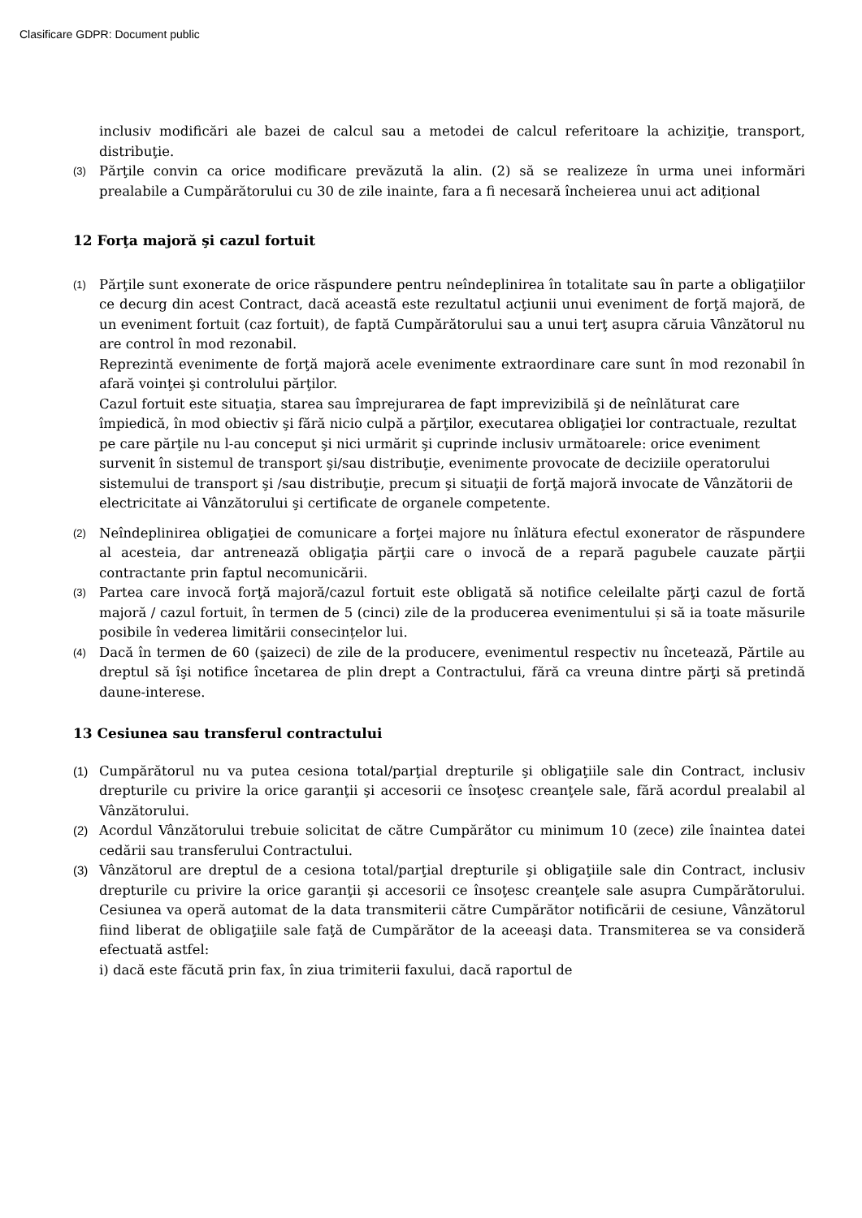Clasificare GDPR: Document public
inclusiv modificări ale bazei de calcul sau a metodei de calcul referitoare la achiziţie, transport, distribuţie.
(3)
Părţile convin ca orice modificare prevăzută la alin. (2) să se realizeze în urma unei informări prealabile a Cumpărătorului cu 30 de zile inainte, fara a fi necesară încheierea unui act adițional
12 Forţa majoră şi cazul fortuit
(1)
Părţile sunt exonerate de orice răspundere pentru neîndeplinirea în totalitate sau în parte a obligaţiilor ce decurg din acest Contract, dacă aceastã este rezultatul acţiunii unui eveniment de forţă majoră, de un eveniment fortuit (caz fortuit), de faptă Cumpărătorului sau a unui terţ asupra căruia Vânzătorul nu are control în mod rezonabil.
Reprezintă evenimente de forţă majoră acele evenimente extraordinare care sunt în mod rezonabil în afară voinţei şi controlului părţilor.
Cazul fortuit este situaţia, starea sau împrejurarea de fapt imprevizibilă şi de neînlăturat care împiedică, în mod obiectiv şi fără nicio culpă a părţilor, executarea obligaţiei lor contractuale, rezultat pe care părţile nu l-au conceput şi nici urmărit şi cuprinde inclusiv următoarele: orice eveniment survenit în sistemul de transport şi/sau distribuţie, evenimente provocate de deciziile operatorului sistemului de transport şi /sau distribuţie, precum şi situaţii de forţă majoră invocate de Vânzătorii de electricitate ai Vânzătorului şi certificate de organele competente.
(2)
Neîndeplinirea obligaţiei de comunicare a forţei majore nu înlătura efectul exonerator de răspundere al acesteia, dar antrenează obligaţia părţii care o invocă de a repară pagubele cauzate părţii contractante prin faptul necomunicării.
(3)
Partea care invocă forţă majoră/cazul fortuit este obligată să notifice celeilalte părţi cazul de fortă majoră / cazul fortuit, în termen de 5 (cinci) zile de la producerea evenimentului și să ia toate măsurile posibile în vederea limitării consecințelor lui.
(4)
Dacă în termen de 60 (şaizeci) de zile de la producere, evenimentul respectiv nu încetează, Părtile au dreptul să îşi notifice încetarea de plin drept a Contractului, fără ca vreuna dintre părţi să pretindă daune-interese.
13 Cesiunea sau transferul contractului
(1) Cumpărătorul nu va putea cesiona total/parţial drepturile şi obligaţiile sale din Contract, inclusiv drepturile cu privire la orice garanţii şi accesorii ce însoţesc creanţele sale, fără acordul prealabil al Vânzătorului.
(2) Acordul Vânzătorului trebuie solicitat de către Cumpărător cu minimum 10 (zece) zile înaintea datei cedării sau transferului Contractului.
(3) Vânzătorul are dreptul de a cesiona total/parţial drepturile şi obligaţiile sale din Contract, inclusiv drepturile cu privire la orice garanţii şi accesorii ce însoţesc creanţele sale asupra Cumpărătorului. Cesiunea va operă automat de la data transmiterii către Cumpărător notificării de cesiune, Vânzătorul fiind liberat de obligaţiile sale faţă de Cumpărător de la aceeaşi data. Transmiterea se va consideră efectuată astfel:
i) dacă este făcută prin fax, în ziua trimiterii faxului, dacă raportul de